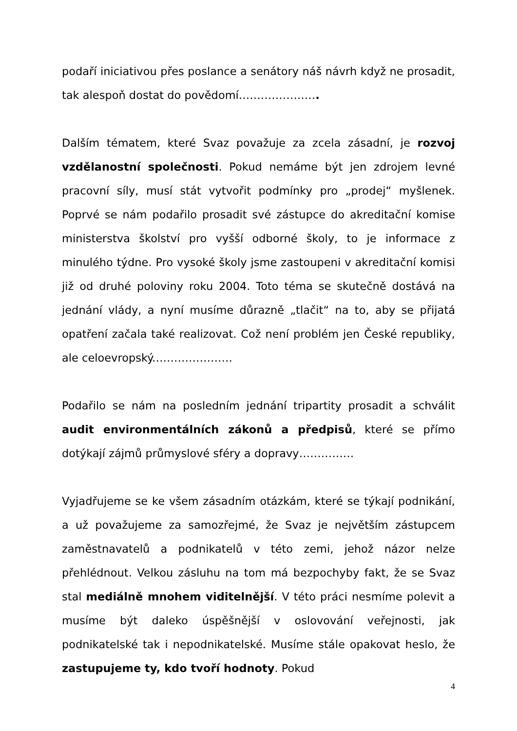podaří iniciativou přes poslance a senátory náš návrh když ne prosadit, tak alespoň dostat do povědomí………………….
Dalším tématem, které Svaz považuje za zcela zásadní, je rozvoj vzdělanostní společnosti. Pokud nemáme být jen zdrojem levné pracovní síly, musí stát vytvořit podmínky pro „prodej“ myšlenek. Poprvé se nám podařilo prosadit své zástupce do akreditační komise ministerstva školství pro vyšší odborné školy, to je informace z minulého týdne. Pro vysoké školy jsme zastoupeni v akreditační komisi již od druhé poloviny roku 2004. Toto téma se skutečně dostává na jednání vlády, a nyní musíme důrazně „tlačit“ na to, aby se přijatá opatření začala také realizovat. Což není problém jen České republiky, ale celoevropský.…………………
Podařilo se nám na posledním jednání tripartity prosadit a schválit audit environmentálních zákonů a předpisů, které se přímo dotýkají zájmů průmyslové sféry a dopravy……………
Vyjadřujeme se ke všem zásadním otázkám, které se týkají podnikání, a už považujeme za samozřejmé, že Svaz je největším zástupcem zaměstnavatelů a podnikatelů v této zemi, jehož názor nelze přehlédnout. Velkou zásluhu na tom má bezpochyby fakt, že se Svaz stal mediálně mnohem viditelnější. V této práci nesmíme polevit a musíme být daleko úspěšnější v oslovování veřejnosti, jak podnikatelské tak i nepodnikatelské. Musíme stále opakovat heslo, že zastupujeme ty, kdo tvoří hodnoty. Pokud
4